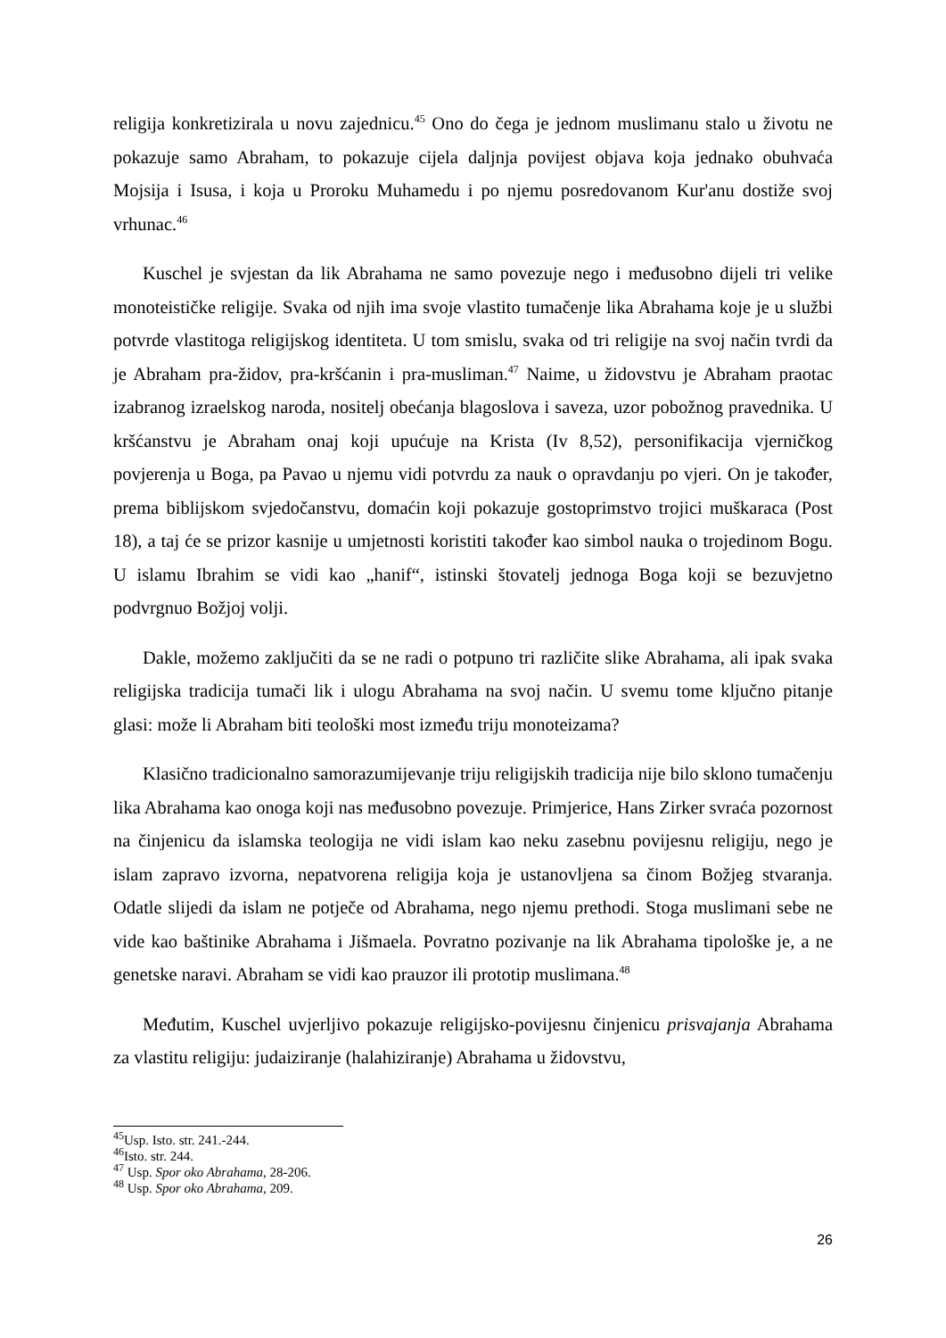religija konkretizirala u novu zajednicu.<sup>45</sup> Ono do čega je jednom muslimanu stalo u životu ne pokazuje samo Abraham, to pokazuje cijela daljnja povijest objava koja jednako obuhvaća Mojsija i Isusa, i koja u Proroku Muhamedu i po njemu posredovanom Kur'anu dostiže svoj vrhunac.<sup>46</sup>
Kuschel je svjestan da lik Abrahama ne samo povezuje nego i međusobno dijeli tri velike monoteističke religije. Svaka od njih ima svoje vlastito tumačenje lika Abrahama koje je u službi potvrde vlastitoga religijskog identiteta. U tom smislu, svaka od tri religije na svoj način tvrdi da je Abraham pra-židov, pra-kršćanin i pra-musliman.<sup>47</sup> Naime, u židovstvu je Abraham praotac izabranog izraelskog naroda, nositelj obećanja blagoslova i saveza, uzor pobožnog pravednika. U kršćanstvu je Abraham onaj koji upućuje na Krista (Iv 8,52), personifikacija vjerničkog povjerenja u Boga, pa Pavao u njemu vidi potvrdu za nauk o opravdanju po vjeri. On je također, prema biblijskom svjedočanstvu, domaćin koji pokazuje gostoprimstvo trojici muškaraca (Post 18), a taj će se prizor kasnije u umjetnosti koristiti također kao simbol nauka o trojedinom Bogu. U islamu Ibrahim se vidi kao „hanif“, istinski štovatelj jednoga Boga koji se bezuvjetno podvrgnuo Božjoj volji.
Dakle, možemo zaključiti da se ne radi o potpuno tri različite slike Abrahama, ali ipak svaka religijska tradicija tumači lik i ulogu Abrahama na svoj način. U svemu tome ključno pitanje glasi: može li Abraham biti teološki most između triju monoteizama?
Klasično tradicionalno samorazumijevanje triju religijskih tradicija nije bilo sklono tumačenju lika Abrahama kao onoga koji nas međusobno povezuje. Primjerice, Hans Zirker svraća pozornost na činjenicu da islamska teologija ne vidi islam kao neku zasebnu povijesnu religiju, nego je islam zapravo izvorna, nepatvorena religija koja je ustanovljena sa činom Božjeg stvaranja. Odatle slijedi da islam ne potječe od Abrahama, nego njemu prethodi. Stoga muslimani sebe ne vide kao baštinike Abrahama i Jišmaela. Povratno pozivanje na lik Abrahama tipološke je, a ne genetske naravi. Abraham se vidi kao prauzor ili prototip muslimana.<sup>48</sup>
Međutim, Kuschel uvjerljivo pokazuje religijsko-povijesnu činjenicu prisvajanja Abrahama za vlastitu religiju: judaiziranje (halahiziranje) Abrahama u židovstvu,
<sup>45</sup> Usp. Isto. str. 241.-244.
<sup>46</sup> Isto. str. 244.
<sup>47</sup> Usp. Spor oko Abrahama, 28-206.
<sup>48</sup> Usp. Spor oko Abrahama, 209.
26